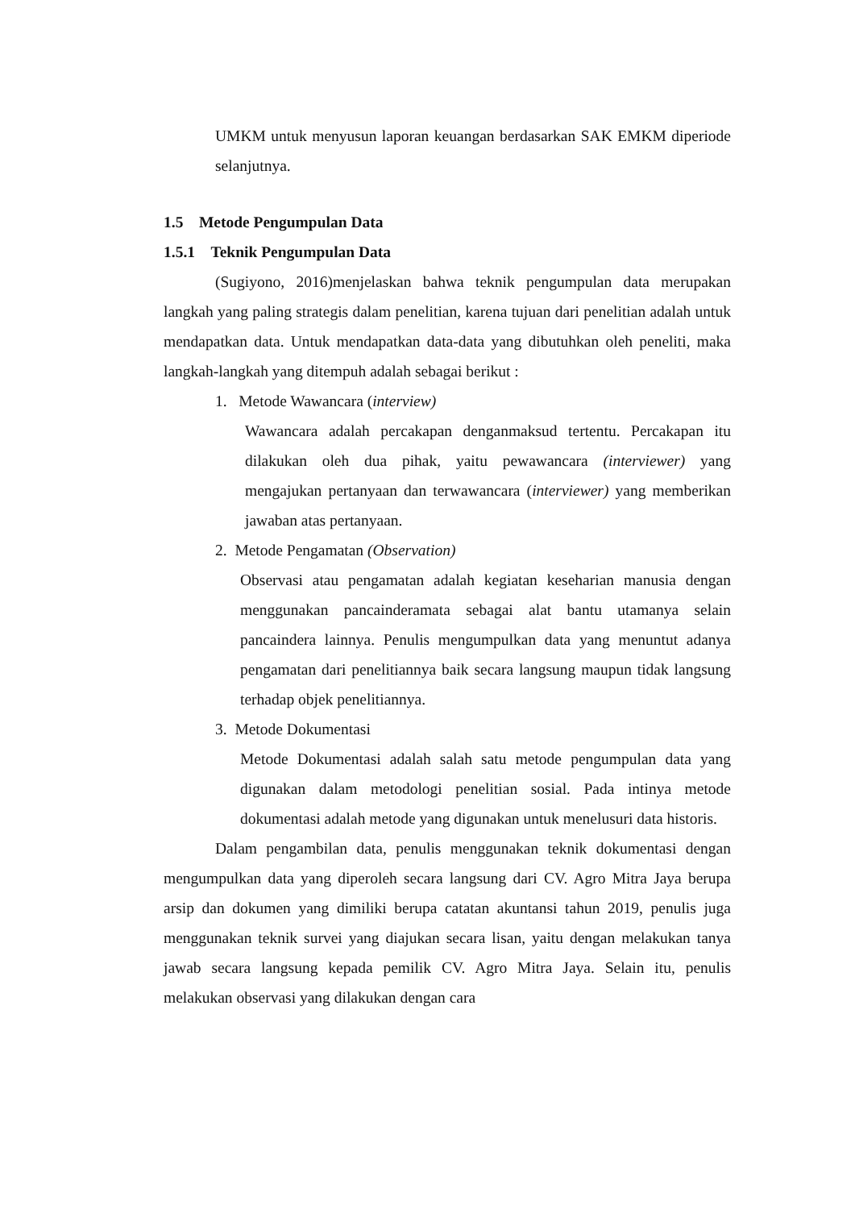UMKM untuk menyusun laporan keuangan berdasarkan SAK EMKM diperiode selanjutnya.
1.5 Metode Pengumpulan Data
1.5.1 Teknik Pengumpulan Data
(Sugiyono, 2016)menjelaskan bahwa teknik pengumpulan data merupakan langkah yang paling strategis dalam penelitian, karena tujuan dari penelitian adalah untuk mendapatkan data. Untuk mendapatkan data-data yang dibutuhkan oleh peneliti, maka langkah-langkah yang ditempuh adalah sebagai berikut :
1. Metode Wawancara (interview)
Wawancara adalah percakapan denganmaksud tertentu. Percakapan itu dilakukan oleh dua pihak, yaitu pewawancara (interviewer) yang mengajukan pertanyaan dan terwawancara (interviewer) yang memberikan jawaban atas pertanyaan.
2. Metode Pengamatan (Observation)
Observasi atau pengamatan adalah kegiatan keseharian manusia dengan menggunakan pancainderamata sebagai alat bantu utamanya selain pancaindera lainnya. Penulis mengumpulkan data yang menuntut adanya pengamatan dari penelitiannya baik secara langsung maupun tidak langsung terhadap objek penelitiannya.
3. Metode Dokumentasi
Metode Dokumentasi adalah salah satu metode pengumpulan data yang digunakan dalam metodologi penelitian sosial. Pada intinya metode dokumentasi adalah metode yang digunakan untuk menelusuri data historis.
Dalam pengambilan data, penulis menggunakan teknik dokumentasi dengan mengumpulkan data yang diperoleh secara langsung dari CV. Agro Mitra Jaya berupa arsip dan dokumen yang dimiliki berupa catatan akuntansi tahun 2019, penulis juga menggunakan teknik survei yang diajukan secara lisan, yaitu dengan melakukan tanya jawab secara langsung kepada pemilik CV. Agro Mitra Jaya. Selain itu, penulis melakukan observasi yang dilakukan dengan cara